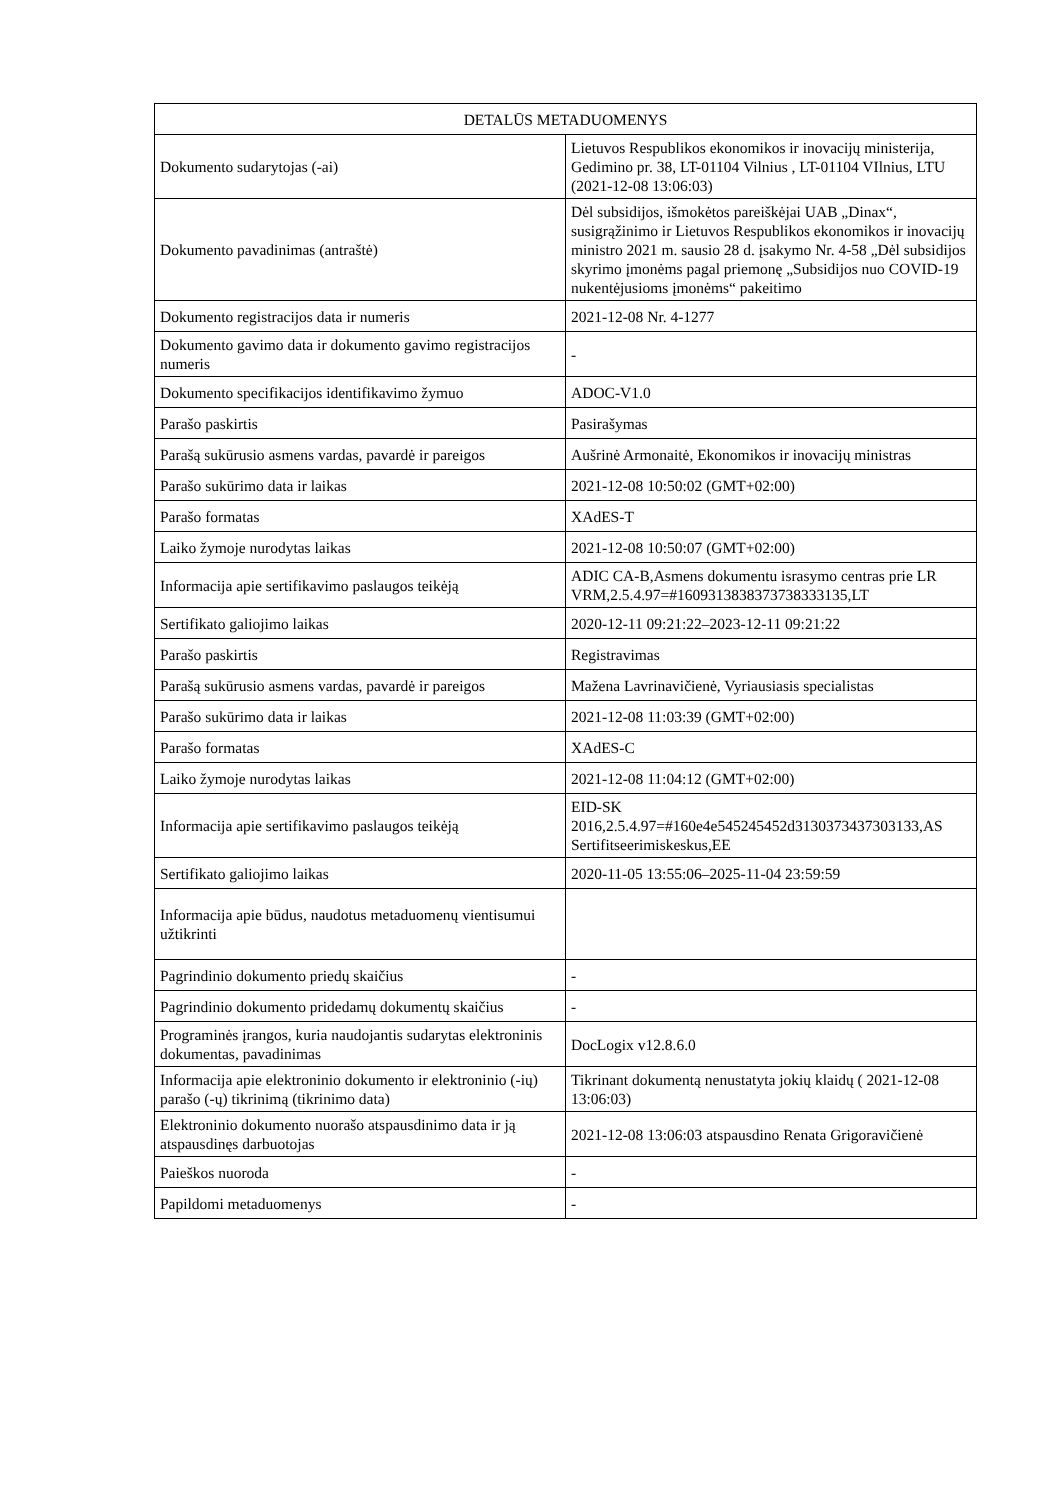| DETALŪS METADUOMENYS | |
| --- | --- |
| Dokumento sudarytojas (-ai) | Lietuvos Respublikos ekonomikos ir inovacijų ministerija, Gedimino pr. 38, LT-01104 Vilnius , LT-01104 VIlnius, LTU (2021-12-08 13:06:03) |
| Dokumento pavadinimas (antraštė) | Dėl subsidijos, išmokėtos pareiškėjai UAB „Dinax“, susigrąžinimo ir Lietuvos Respublikos ekonomikos ir inovacijų ministro 2021 m. sausio 28 d. įsakymo Nr. 4-58 „Dėl subsidijos skyrimo įmonėms pagal priemonę „Subsidijos nuo COVID-19 nukentėjusioms įmonėms“ pakeitimo |
| Dokumento registracijos data ir numeris | 2021-12-08 Nr. 4-1277 |
| Dokumento gavimo data ir dokumento gavimo registracijos numeris | - |
| Dokumento specifikacijos identifikavimo žymuo | ADOC-V1.0 |
| Parašo paskirtis | Pasirašymas |
| Parašą sukūrusio asmens vardas, pavardė ir pareigos | Aušrinė Armonaitė, Ekonomikos ir inovacijų ministras |
| Parašo sukūrimo data ir laikas | 2021-12-08 10:50:02 (GMT+02:00) |
| Parašo formatas | XAdES-T |
| Laiko žymoje nurodytas laikas | 2021-12-08 10:50:07 (GMT+02:00) |
| Informacija apie sertifikavimo paslaugos teikėją | ADIC CA-B,Asmens dokumentu israsymo centras prie LR VRM,2.5.4.97=#1609313838373738333135,LT |
| Sertifikato galiojimo laikas | 2020-12-11 09:21:22–2023-12-11 09:21:22 |
| Parašo paskirtis | Registravimas |
| Parašą sukūrusio asmens vardas, pavardė ir pareigos | Mažena Lavrinavičienė, Vyriausiasis specialistas |
| Parašo sukūrimo data ir laikas | 2021-12-08 11:03:39 (GMT+02:00) |
| Parašo formatas | XAdES-C |
| Laiko žymoje nurodytas laikas | 2021-12-08 11:04:12 (GMT+02:00) |
| Informacija apie sertifikavimo paslaugos teikėją | EID-SK 2016,2.5.4.97=#160e4e545245452d3130373437303133,AS Sertifitseerimiskeskus,EE |
| Sertifikato galiojimo laikas | 2020-11-05 13:55:06–2025-11-04 23:59:59 |
| Informacija apie būdus, naudotus metaduomenų vientisumui užtikrinti | |
| Pagrindinio dokumento priedų skaičius | - |
| Pagrindinio dokumento pridedamų dokumentų skaičius | - |
| Programinės įrangos, kuria naudojantis sudarytas elektroninis dokumentas, pavadinimas | DocLogix v12.8.6.0 |
| Informacija apie elektroninio dokumento ir elektroninio (-ių) parašo (-ų) tikrinimą (tikrinimo data) | Tikrinant dokumentą nenustatyta jokių klaidų ( 2021-12-08 13:06:03) |
| Elektroninio dokumento nuorašo atspausdinimo data ir ją atspausdinęs darbuotojas | 2021-12-08 13:06:03 atspausdino Renata Grigoravičienė |
| Paieškos nuoroda | - |
| Papildomi metaduomenys | - |